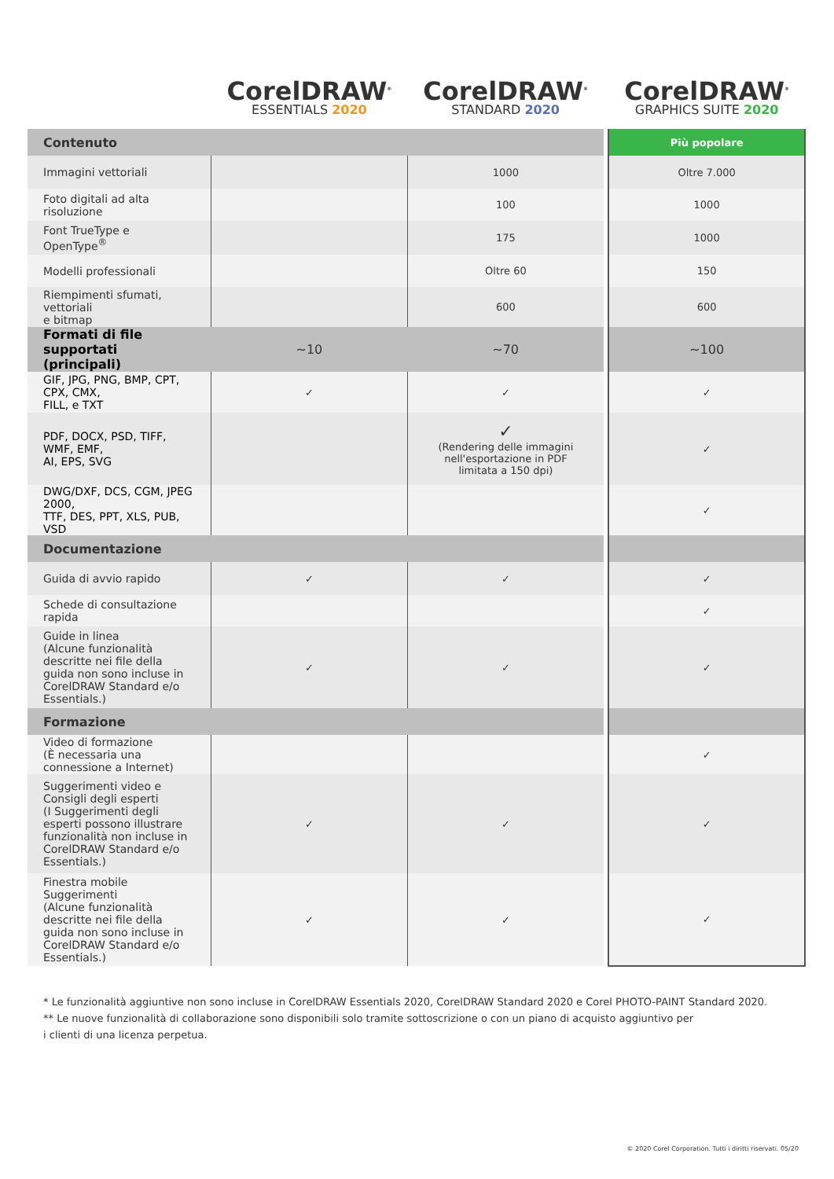| | CorelDRAW<sup>®</sup> ESSENTIALS 2020 | CorelDRAW<sup>®</sup> STANDARD 2020 | | CorelDRAW<sup>®</sup> GRAPHICS SUITE 2020 |
| Contenuto | | | | Più popolare |
| Immagini vettoriali | | 1000 | | Oltre 7.000 |
| Foto digitali ad alta risoluzione | | 100 | | 1000 |
| Font TrueType e OpenType<sup>®</sup> | | 175 | | 1000 |
| Modelli professionali | | Oltre 60 | | 150 |
| Riempimenti sfumati, vettoriali e bitmap | | 600 | | 600 |
| Formati di file supportati (principali) | ~10 | ~70 | | ~100 |
| GIF, JPG, PNG, BMP, CPT, CPX, CMX, FILL, e TXT | ✓ | ✓ | | ✓ |
| PDF, DOCX, PSD, TIFF, WMF, EMF, AI, EPS, SVG | | ✓ (Rendering delle immagini nell'esportazione in PDF limitata a 150 dpi) | | ✓ |
| DWG/DXF, DCS, CGM, JPEG 2000, TTF, DES, PPT, XLS, PUB, VSD | | | | ✓ |
| Documentazione | | | | |
| Guida di avvio rapido | ✓ | ✓ | | ✓ |
| Schede di consultazione rapida | | | | ✓ |
| Guide in linea (Alcune funzionalità descritte nei file della guida non sono incluse in CorelDRAW Standard e/o Essentials.) | ✓ | ✓ | | ✓ |
| Formazione | | | | |
| Video di formazione (È necessaria una connessione a Internet) | | | | ✓ |
| Suggerimenti video e Consigli degli esperti (I Suggerimenti degli esperti possono illustrare funzionalità non incluse in CorelDRAW Standard e/o Essentials.) | ✓ | ✓ | | ✓ |
| Finestra mobile Suggerimenti (Alcune funzionalità descritte nei file della guida non sono incluse in CorelDRAW Standard e/o Essentials.) | ✓ | ✓ | | ✓ |
* Le funzionalità aggiuntive non sono incluse in CorelDRAW Essentials 2020, CorelDRAW Standard 2020 e Corel PHOTO-PAINT Standard 2020.
** Le nuove funzionalità di collaborazione sono disponibili solo tramite sottoscrizione o con un piano di acquisto aggiuntivo per
i clienti di una licenza perpetua.
© 2020 Corel Corporation. Tutti i diritti riservati. 05/20